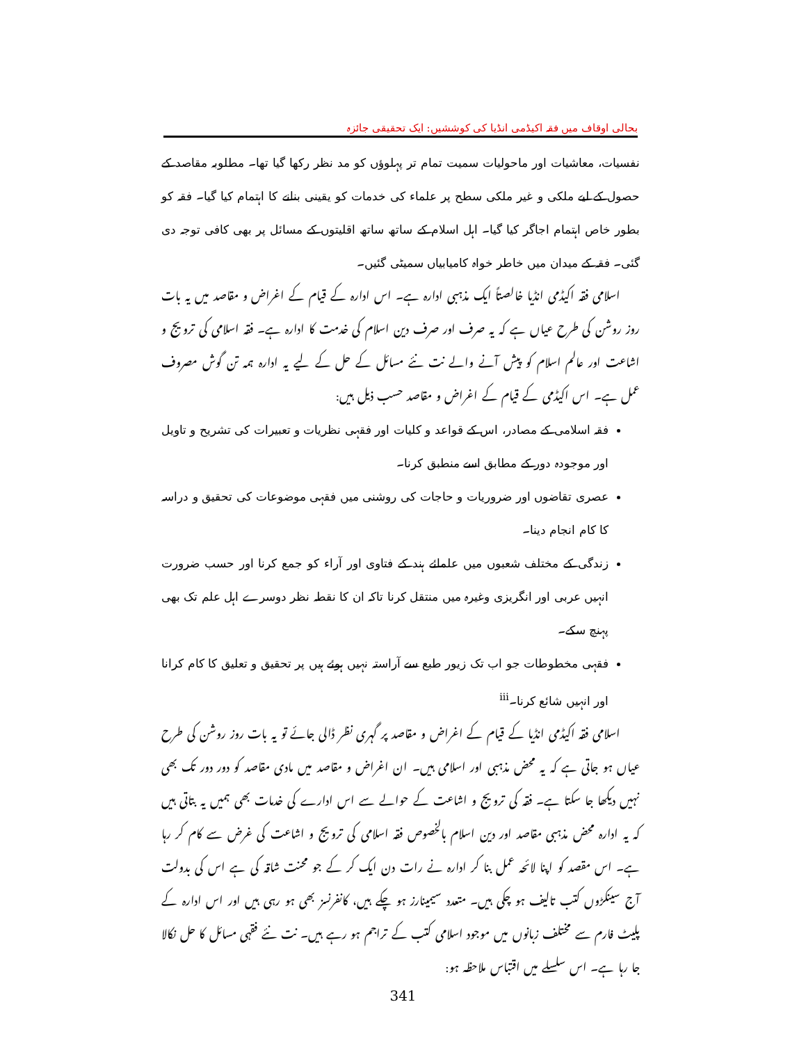بحالی اوقاف میں فقہ اکیڈمی انڈیا کی کوششیں: ایک تحقیقی جائزہ
نفسیات، معاشیات اور ماحولیات سمیت تمام تر پہلوؤں کو مد نظر رکھا گیا تھا۔ مطلوبہ مقاصد کے حصول کے لیے ملکی و غیر ملکی سطح پر علماء کی خدمات کو یقینی بنانے کا اہتمام کیا گیا۔ فقہ کو بطور خاص اہتمام اجاگر کیا گیا۔ اہل اسلام کے ساتھ ساتھ اقلیتوں کے مسائل پر بھی کافی توجہ دی گئی۔ فقہ کے میدان میں خاطر خواہ کامیابیاں سمیٹی گئیں۔
اسلامی فقہ اکیڈمی انڈیا خالصتاً ایک مذہبی ادارہ ہے۔ اس ادارہ کے قیام کے اغراض و مقاصد میں یہ بات روز روشن کی طرح عیاں ہے کہ یہ صرف اور صرف دین اسلام کی خدمت کا ادارہ ہے۔ فقہ اسلامی کی ترویج و اشاعت اور عالم اسلام کو پیش آنے والے نت نئے مسائل کے حل کے لیے یہ ادارہ ہمہ تن گوش مصروف عمل ہے۔ اس اکیڈمی کے قیام کے اغراض و مقاصد حسب ذیل ہیں:
فقہ اسلامی کے مصادر، اس کے قواعد و کلیات اور فقہی نظریات و تعبیرات کی تشریح و تاویل اور موجودہ دور کے مطابق اسے منطبق کرنا۔
عصری تقاضوں اور ضروریات و حاجات کی روشنی میں فقہی موضوعات کی تحقیق و دراسہ کا کام انجام دینا۔
زندگی کے مختلف شعبوں میں علمائے ہند کے فتاوی اور آراء کو جمع کرنا اور حسب ضرورت انہیں عربی اور انگریزی وغیرہ میں منتقل کرنا تاکہ ان کا نقطہ نظر دوسرے اہل علم تک بھی پہنچ سکے۔
فقہی مخطوطات جو اب تک زیور طبع سے آراستہ نہیں ہوئے ہیں پر تحقیق و تعلیق کا کام کرانا اور انہیں شائع کرنا۔<sup>iii</sup>
اسلامی فقہ اکیڈمی انڈیا کے قیام کے اغراض و مقاصد پر گہری نظر ڈالی جائے تو یہ بات روز روشن کی طرح عیاں ہو جاتی ہے کہ یہ محض مذہبی اور اسلامی ہیں۔ ان اغراض و مقاصد میں مادی مقاصد کو دور دور تک بھی نہیں دیکھا جا سکتا ہے۔ فقہ کی ترویج و اشاعت کے حوالے سے اس ادارے کی خدمات بھی ہمیں یہ بتاتی ہیں کہ یہ ادارہ محض مذہبی مقاصد اور دین اسلام بالخصوص فقہ اسلامی کی ترویج و اشاعت کی غرض سے کام کر رہا ہے۔ اس مقصد کو اپنا لائحہ عمل بنا کر ادارہ نے رات دن ایک کر کے جو محنت شاقہ کی ہے اس کی بدولت آج سینکڑوں کتب تالیف ہو چکی ہیں۔ متعدد سیمینارز ہو چکے ہیں، کانفرنسز بھی ہو رہی ہیں اور اس ادارہ کے پلیٹ فارم سے مختلف زبانوں میں موجود اسلامی کتب کے تراجم ہو رہے ہیں۔ نت نئے فقہی مسائل کا حل نکالا جا رہا ہے۔ اس سلسلے میں اقتباس ملاحظہ ہو:
341